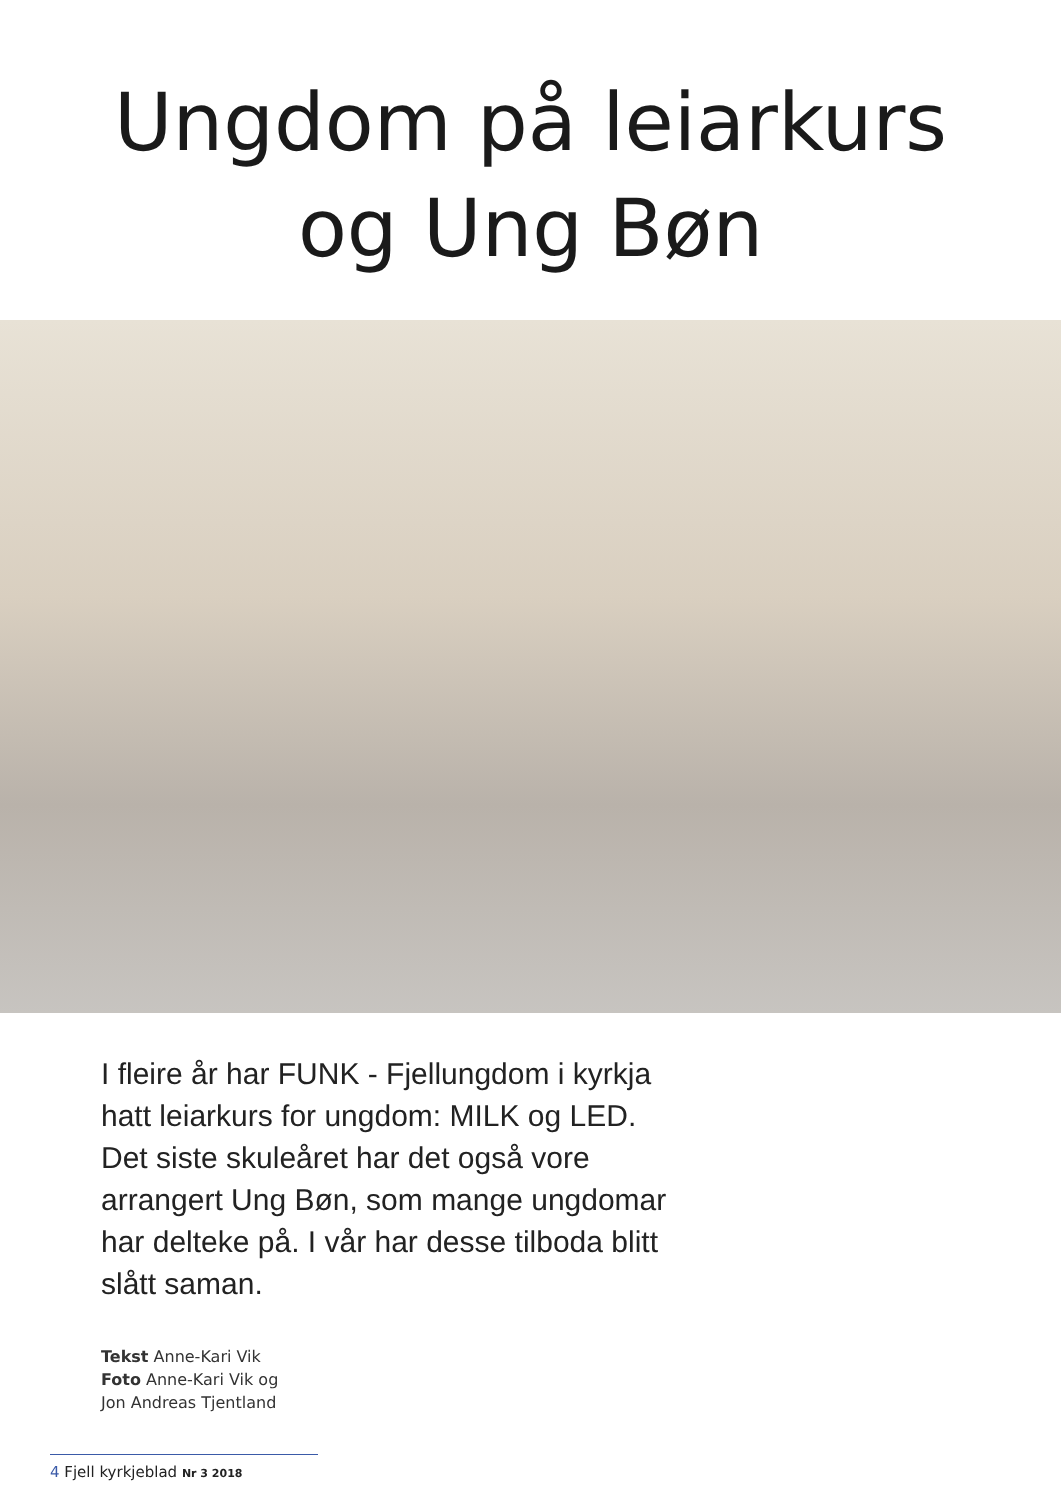Ungdom på leiarkurs
og Ung Bøn
I fleire år har FUNK - Fjellungdom i kyrkja hatt leiarkurs for ungdom: MILK og LED. Det siste skuleåret har det også vore arrangert Ung Bøn, som mange ungdomar har delteke på. I vår har desse tilboda blitt slått saman.
Tekst Anne-Kari Vik
Foto Anne-Kari Vik og
Jon Andreas Tjentland
4 Fjell kyrkjeblad Nr 3 2018